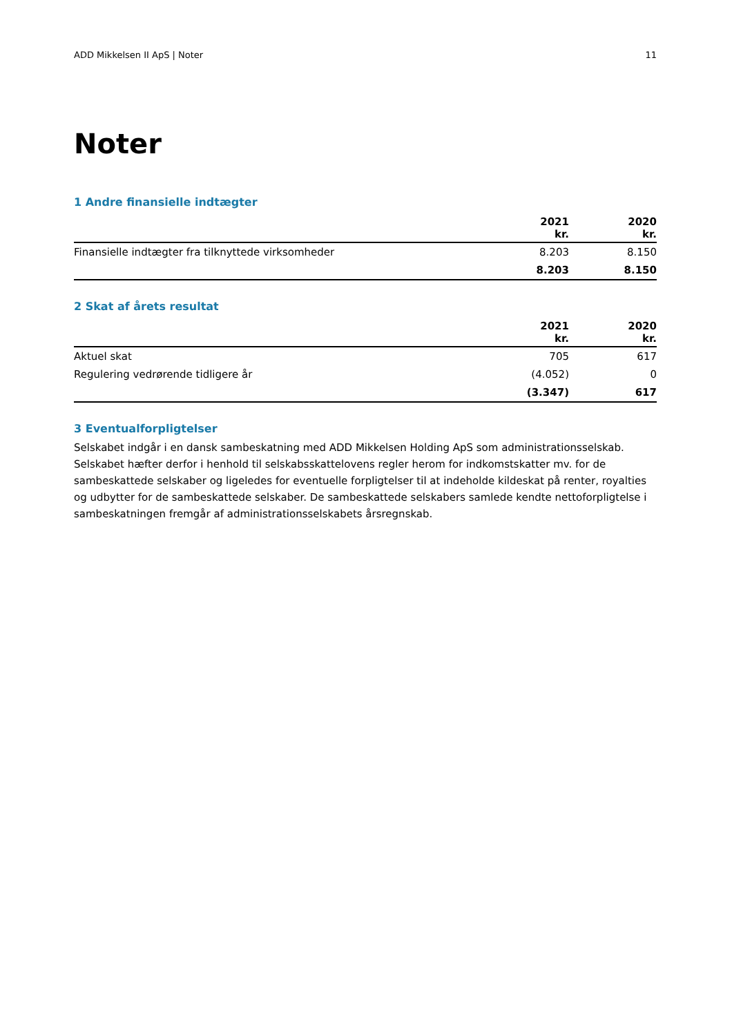ADD Mikkelsen II ApS | Noter 11
Noter
1 Andre finansielle indtægter
| | 2021 kr. | 2020 kr. |
| --- | --- | --- |
| Finansielle indtægter fra tilknyttede virksomheder | 8.203 | 8.150 |
| | 8.203 | 8.150 |
2 Skat af årets resultat
| | 2021 kr. | 2020 kr. |
| --- | --- | --- |
| Aktuel skat | 705 | 617 |
| Regulering vedrørende tidligere år | (4.052) | 0 |
| | (3.347) | 617 |
3 Eventualforpligtelser
Selskabet indgår i en dansk sambeskatning med ADD Mikkelsen Holding ApS som administrationsselskab. Selskabet hæfter derfor i henhold til selskabsskattelovens regler herom for indkomstskatter mv. for de sambeskattede selskaber og ligeledes for eventuelle forpligtelser til at indeholde kildeskat på renter, royalties og udbytter for de sambeskattede selskaber. De sambeskattede selskabers samlede kendte nettoforpligtelse i sambeskatningen fremgår af administrationsselskabets årsregnskab.